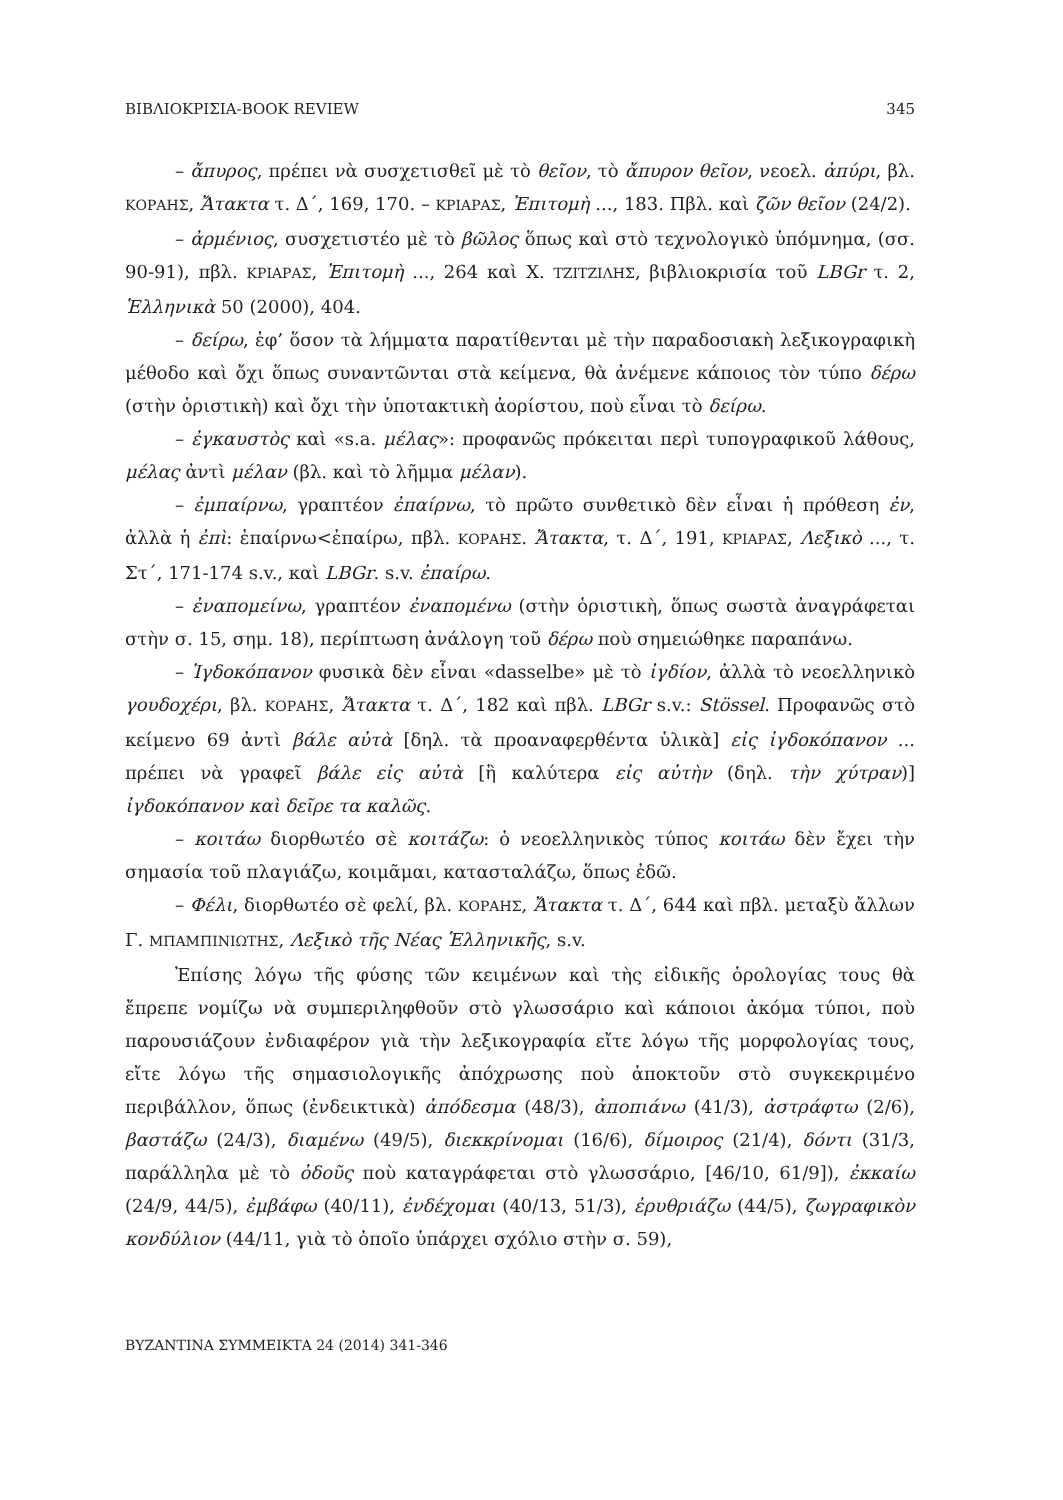ΒΙΒΛΙΟΚΡΙΣΙΑ-BOOK REVIEW 345
– ἄπυρος, πρέπει νὰ συσχετισθεῖ μὲ τὸ θεῖον, τὸ ἄπυρον θεῖον, νεοελ. ἀπύρι, βλ. ΚΟΡΑΗΣ, Ἄτακτα τ. Δ΄, 169, 170. – ΚΡΙΑΡΑΣ, Ἐπιτομὴ ..., 183. Πβλ. καὶ ζῶν θεῖον (24/2).
– ἀρμένιος, συσχετιστέο μὲ τὸ βῶλος ὅπως καὶ στὸ τεχνολογικὸ ὑπόμνημα, (σσ. 90-91), πβλ. ΚΡΙΑΡΑΣ, Ἐπιτομὴ ..., 264 καὶ Χ. ΤΖΙΤΖΙΛΗΣ, βιβλιοκρισία τοῦ LBGr τ. 2, Ἑλληνικὰ 50 (2000), 404.
– δείρω, ἐφ’ ὅσον τὰ λήμματα παρατίθενται μὲ τὴν παραδοσιακὴ λεξικογραφικὴ μέθοδο καὶ ὄχι ὅπως συναντῶνται στὰ κείμενα, θὰ ἀνέμενε κάποιος τὸν τύπο δέρω (στὴν ὁριστικὴ) καὶ ὄχι τὴν ὑποτακτικὴ ἀορίστου, ποὺ εἶναι τὸ δείρω.
– ἐγκαυστὸς καὶ «s.a. μέλας»: προφανῶς πρόκειται περὶ τυπογραφικοῦ λάθους, μέλας ἀντὶ μέλαν (βλ. καὶ τὸ λῆμμα μέλαν).
– ἐμπαίρνω, γραπτέον ἐπαίρνω, τὸ πρῶτο συνθετικὸ δὲν εἶναι ἡ πρόθεση ἐν, ἀλλὰ ἡ ἐπὶ: ἐπαίρνω<ἐπαίρω, πβλ. ΚΟΡΑΗΣ. Ἄτακτα, τ. Δ΄, 191, ΚΡΙΑΡΑΣ, Λεξικὸ ..., τ. Στ΄, 171-174 s.v., καὶ LBGr. s.v. ἐπαίρω.
– ἐναπομείνω, γραπτέον ἐναπομένω (στὴν ὁριστικὴ, ὅπως σωστὰ ἀναγράφεται στὴν σ. 15, σημ. 18), περίπτωση ἀνάλογη τοῦ δέρω ποὺ σημειώθηκε παραπάνω.
– Ἰγδοκόπανον φυσικὰ δὲν εἶναι «dasselbe» μὲ τὸ ἰγδίον, ἀλλὰ τὸ νεοελληνικὸ γουδοχέρι, βλ. ΚΟΡΑΗΣ, Ἄτακτα τ. Δ΄, 182 καὶ πβλ. LBGr s.v.: Stössel. Προφανῶς στὸ κείμενο 69 ἀντὶ βάλε αὐτὰ [δηλ. τὰ προαναφερθέντα ὑλικὰ] εἰς ἰγδοκόπανον ... πρέπει νὰ γραφεῖ βάλε εἰς αὐτὰ [ἢ καλύτερα εἰς αὐτὴν (δηλ. τὴν χύτραν)] ἰγδοκόπανον καὶ δεῖρε τα καλῶς.
– κοιτάω διορθωτέο σὲ κοιτάζω: ὁ νεοελληνικὸς τύπος κοιτάω δὲν ἔχει τὴν σημασία τοῦ πλαγιάζω, κοιμᾶμαι, κατασταλάζω, ὅπως ἐδῶ.
– Φέλι, διορθωτέο σὲ φελί, βλ. ΚΟΡΑΗΣ, Ἄτακτα τ. Δ΄, 644 καὶ πβλ. μεταξὺ ἄλλων Γ. ΜΠΑΜΠΙΝΙΩΤΗΣ, Λεξικὸ τῆς Νέας Ἑλληνικῆς, s.v.
Ἐπίσης λόγω τῆς φύσης τῶν κειμένων καὶ τὴς εἰδικῆς ὁρολογίας τους θὰ ἔπρεπε νομίζω νὰ συμπεριληφθοῦν στὸ γλωσσάριο καὶ κάποιοι ἀκόμα τύποι, ποὺ παρουσιάζουν ἐνδιαφέρον γιὰ τὴν λεξικογραφία εἴτε λόγω τῆς μορφολογίας τους, εἴτε λόγω τῆς σημασιολογικῆς ἀπόχρωσης ποὺ ἀποκτοῦν στὸ συγκεκριμένο περιβάλλον, ὅπως (ἐνδεικτικὰ) ἀπόδεσμα (48/3), ἀποπιάνω (41/3), ἀστράφτω (2/6), βαστάζω (24/3), διαμένω (49/5), διεκκρίνομαι (16/6), δίμοιρος (21/4), δόντι (31/3, παράλληλα μὲ τὸ ὀδοῦς ποὺ καταγράφεται στὸ γλωσσάριο, [46/10, 61/9]), ἐκκαίω (24/9, 44/5), ἐμβάφω (40/11), ἐνδέχομαι (40/13, 51/3), ἐρυθριάζω (44/5), ζωγραφικὸν κονδύλιον (44/11, γιὰ τὸ ὁποῖο ὑπάρχει σχόλιο στὴν σ. 59),
ΒΥΖΑΝΤΙΝΑ ΣΥΜΜΕΙΚΤΑ 24 (2014) 341-346